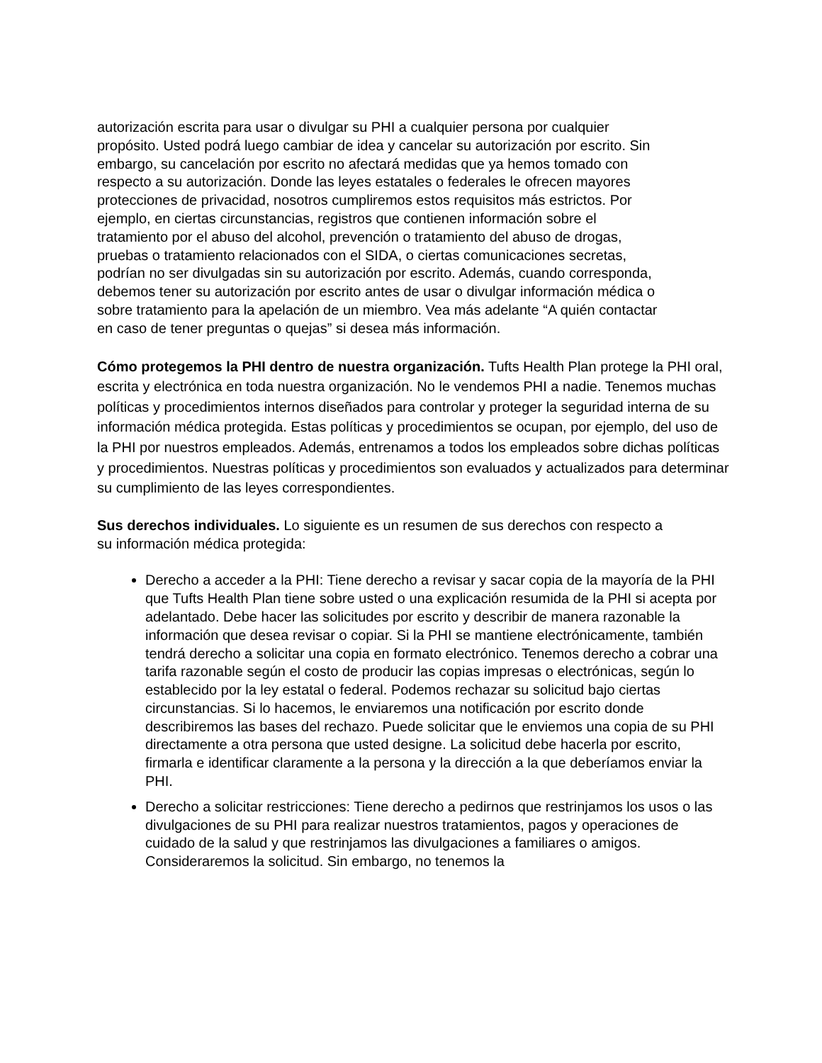autorización escrita para usar o divulgar su PHI a cualquier persona por cualquier propósito. Usted podrá luego cambiar de idea y cancelar su autorización por escrito. Sin embargo, su cancelación por escrito no afectará medidas que ya hemos tomado con respecto a su autorización. Donde las leyes estatales o federales le ofrecen mayores protecciones de privacidad, nosotros cumpliremos estos requisitos más estrictos. Por ejemplo, en ciertas circunstancias, registros que contienen información sobre el tratamiento por el abuso del alcohol, prevención o tratamiento del abuso de drogas, pruebas o tratamiento relacionados con el SIDA, o ciertas comunicaciones secretas, podrían no ser divulgadas sin su autorización por escrito. Además, cuando corresponda, debemos tener su autorización por escrito antes de usar o divulgar información médica o sobre tratamiento para la apelación de un miembro. Vea más adelante “A quién contactar en caso de tener preguntas o quejas” si desea más información.
Cómo protegemos la PHI dentro de nuestra organización. Tufts Health Plan protege la PHI oral, escrita y electrónica en toda nuestra organización. No le vendemos PHI a nadie. Tenemos muchas políticas y procedimientos internos diseñados para controlar y proteger la seguridad interna de su información médica protegida. Estas políticas y procedimientos se ocupan, por ejemplo, del uso de la PHI por nuestros empleados. Además, entrenamos a todos los empleados sobre dichas políticas y procedimientos. Nuestras políticas y procedimientos son evaluados y actualizados para determinar su cumplimiento de las leyes correspondientes.
Sus derechos individuales. Lo siguiente es un resumen de sus derechos con respecto a su información médica protegida:
Derecho a acceder a la PHI: Tiene derecho a revisar y sacar copia de la mayoría de la PHI que Tufts Health Plan tiene sobre usted o una explicación resumida de la PHI si acepta por adelantado. Debe hacer las solicitudes por escrito y describir de manera razonable la información que desea revisar o copiar. Si la PHI se mantiene electrónicamente, también tendrá derecho a solicitar una copia en formato electrónico. Tenemos derecho a cobrar una tarifa razonable según el costo de producir las copias impresas o electrónicas, según lo establecido por la ley estatal o federal. Podemos rechazar su solicitud bajo ciertas circunstancias. Si lo hacemos, le enviaremos una notificación por escrito donde describiremos las bases del rechazo. Puede solicitar que le enviemos una copia de su PHI directamente a otra persona que usted designe. La solicitud debe hacerla por escrito, firmarla e identificar claramente a la persona y la dirección a la que deberíamos enviar la PHI.
Derecho a solicitar restricciones: Tiene derecho a pedirnos que restrinjamos los usos o las divulgaciones de su PHI para realizar nuestros tratamientos, pagos y operaciones de cuidado de la salud y que restrinjamos las divulgaciones a familiares o amigos. Consideraremos la solicitud. Sin embargo, no tenemos la